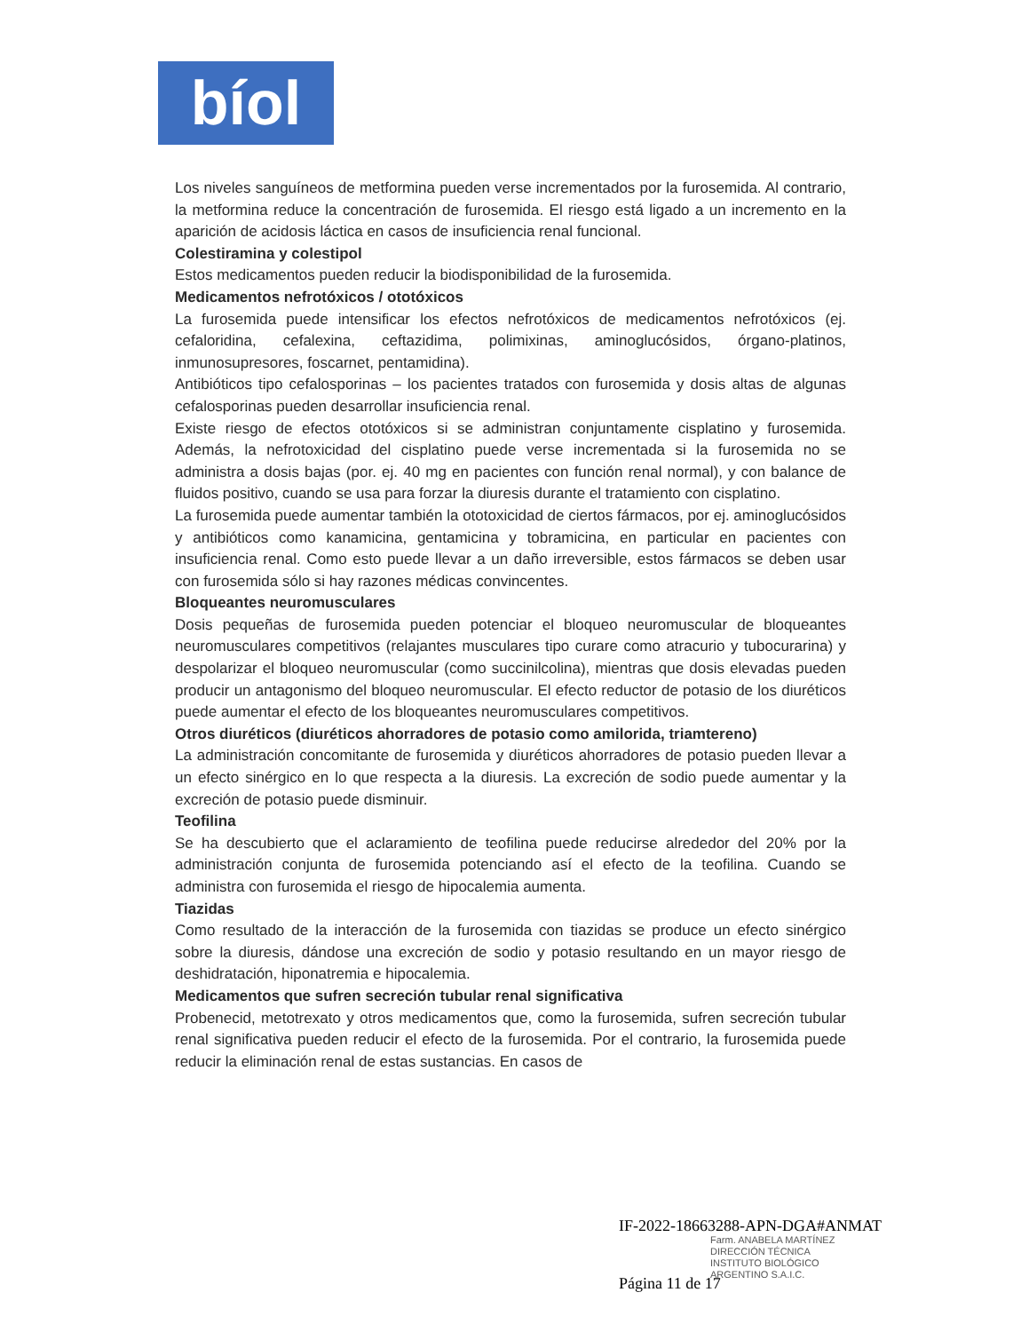bíol
Los niveles sanguíneos de metformina pueden verse incrementados por la furosemida. Al contrario, la metformina reduce la concentración de furosemida. El riesgo está ligado a un incremento en la aparición de acidosis láctica en casos de insuficiencia renal funcional.
Colestiramina y colestipol
Estos medicamentos pueden reducir la biodisponibilidad de la furosemida.
Medicamentos nefrotóxicos / ototóxicos
La furosemida puede intensificar los efectos nefrotóxicos de medicamentos nefrotóxicos (ej. cefaloridina, cefalexina, ceftazidima, polimixinas, aminoglucósidos, órgano-platinos, inmunosupresores, foscarnet, pentamidina).
Antibióticos tipo cefalosporinas – los pacientes tratados con furosemida y dosis altas de algunas cefalosporinas pueden desarrollar insuficiencia renal.
Existe riesgo de efectos ototóxicos si se administran conjuntamente cisplatino y furosemida. Además, la nefrotoxicidad del cisplatino puede verse incrementada si la furosemida no se administra a dosis bajas (por. ej. 40 mg en pacientes con función renal normal), y con balance de fluidos positivo, cuando se usa para forzar la diuresis durante el tratamiento con cisplatino.
La furosemida puede aumentar también la ototoxicidad de ciertos fármacos, por ej. aminoglucósidos y antibióticos como kanamicina, gentamicina y tobramicina, en particular en pacientes con insuficiencia renal. Como esto puede llevar a un daño irreversible, estos fármacos se deben usar con furosemida sólo si hay razones médicas convincentes.
Bloqueantes neuromusculares
Dosis pequeñas de furosemida pueden potenciar el bloqueo neuromuscular de bloqueantes neuromusculares competitivos (relajantes musculares tipo curare como atracurio y tubocurarina) y despolarizar el bloqueo neuromuscular (como succinilcolina), mientras que dosis elevadas pueden producir un antagonismo del bloqueo neuromuscular. El efecto reductor de potasio de los diuréticos puede aumentar el efecto de los bloqueantes neuromusculares competitivos.
Otros diuréticos (diuréticos ahorradores de potasio como amilorida, triamtereno)
La administración concomitante de furosemida y diuréticos ahorradores de potasio pueden llevar a un efecto sinérgico en lo que respecta a la diuresis. La excreción de sodio puede aumentar y la excreción de potasio puede disminuir.
Teofilina
Se ha descubierto que el aclaramiento de teofilina puede reducirse alrededor del 20% por la administración conjunta de furosemida potenciando así el efecto de la teofilina. Cuando se administra con furosemida el riesgo de hipocalemia aumenta.
Tiazidas
Como resultado de la interacción de la furosemida con tiazidas se produce un efecto sinérgico sobre la diuresis, dándose una excreción de sodio y potasio resultando en un mayor riesgo de deshidratación, hiponatremia e hipocalemia.
Medicamentos que sufren secreción tubular renal significativa
Probenecid, metotrexato y otros medicamentos que, como la furosemida, sufren secreción tubular renal significativa pueden reducir el efecto de la furosemida. Por el contrario, la furosemida puede reducir la eliminación renal de estas sustancias. En casos de
IF-2022-18663288-APN-DGA#ANMAT
Farm. ANABELA MARTÍNEZ
DIRECCIÓN TÉCNICA
INSTITUTO BIOLÓGICO
ARGENTINO S.A.I.C.
Página 11 de 17